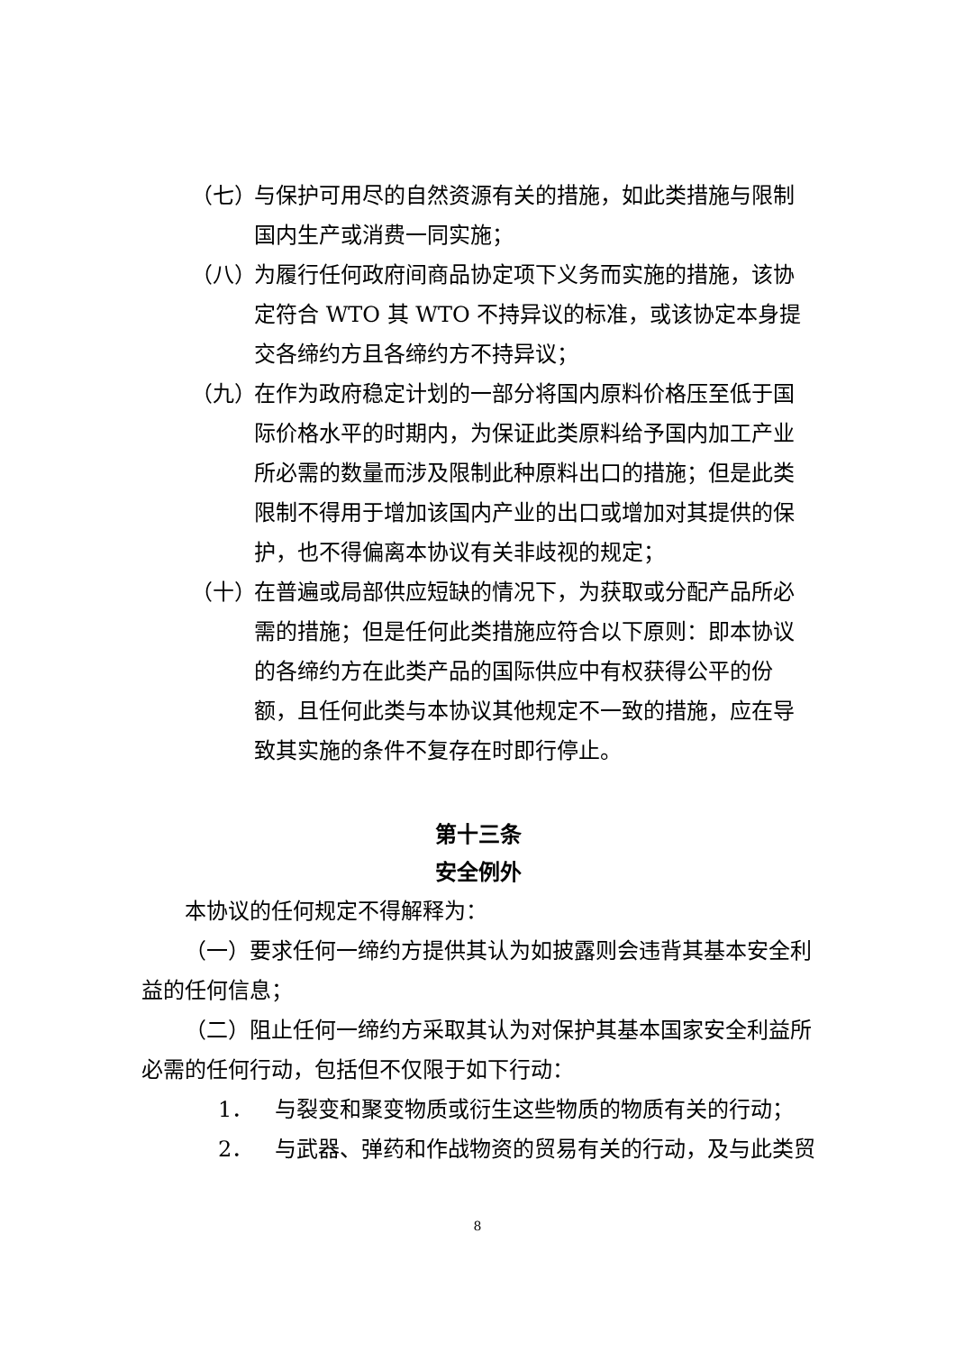（七） 与保护可用尽的自然资源有关的措施，如此类措施与限制国内生产或消费一同实施；
（八） 为履行任何政府间商品协定项下义务而实施的措施，该协定符合 WTO 其 WTO 不持异议的标准，或该协定本身提交各缔约方且各缔约方不持异议；
（九） 在作为政府稳定计划的一部分将国内原料价格压至低于国际价格水平的时期内，为保证此类原料给予国内加工产业所必需的数量而涉及限制此种原料出口的措施；但是此类限制不得用于增加该国内产业的出口或增加对其提供的保护，也不得偏离本协议有关非歧视的规定；
（十） 在普遍或局部供应短缺的情况下，为获取或分配产品所必需的措施；但是任何此类措施应符合以下原则：即本协议的各缔约方在此类产品的国际供应中有权获得公平的份额，且任何此类与本协议其他规定不一致的措施，应在导致其实施的条件不复存在时即行停止。
第十三条
安全例外
本协议的任何规定不得解释为：
（一）要求任何一缔约方提供其认为如披露则会违背其基本安全利益的任何信息；
（二）阻止任何一缔约方采取其认为对保护其基本国家安全利益所必需的任何行动，包括但不仅限于如下行动：
1． 与裂变和聚变物质或衍生这些物质的物质有关的行动；
2． 与武器、弹药和作战物资的贸易有关的行动，及与此类贸
8